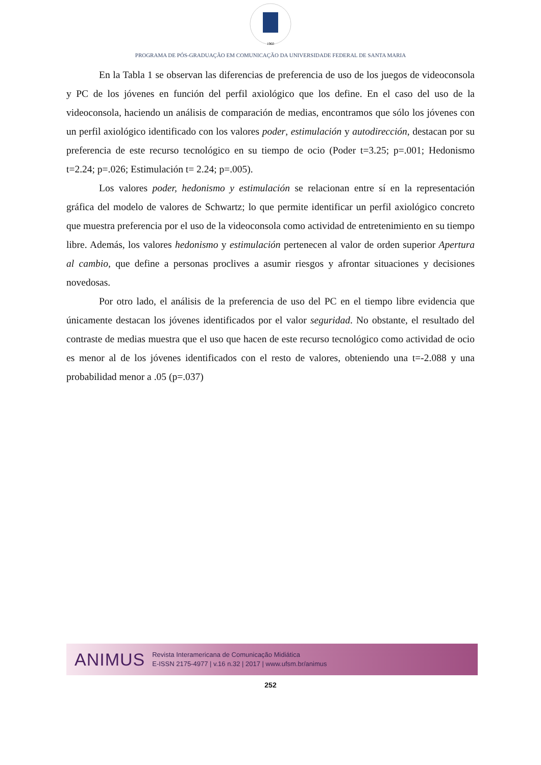1960
PROGRAMA DE PÓS-GRADUAÇÃO EM COMUNICAÇÃO DA UNIVERSIDADE FEDERAL DE SANTA MARIA
En la Tabla 1 se observan las diferencias de preferencia de uso de los juegos de videoconsola y PC de los jóvenes en función del perfil axiológico que los define. En el caso del uso de la videoconsola, haciendo un análisis de comparación de medias, encontramos que sólo los jóvenes con un perfil axiológico identificado con los valores poder, estimulación y autodirección, destacan por su preferencia de este recurso tecnológico en su tiempo de ocio (Poder t=3.25; p=.001; Hedonismo t=2.24; p=.026; Estimulación t= 2.24; p=.005).
Los valores poder, hedonismo y estimulación se relacionan entre sí en la representación gráfica del modelo de valores de Schwartz; lo que permite identificar un perfil axiológico concreto que muestra preferencia por el uso de la videoconsola como actividad de entretenimiento en su tiempo libre. Además, los valores hedonismo y estimulación pertenecen al valor de orden superior Apertura al cambio, que define a personas proclives a asumir riesgos y afrontar situaciones y decisiones novedosas.
Por otro lado, el análisis de la preferencia de uso del PC en el tiempo libre evidencia que únicamente destacan los jóvenes identificados por el valor seguridad. No obstante, el resultado del contraste de medias muestra que el uso que hacen de este recurso tecnológico como actividad de ocio es menor al de los jóvenes identificados con el resto de valores, obteniendo una t=-2.088 y una probabilidad menor a .05 (p=.037)
ANIMUS Revista Interamericana de Comunicação Midiática
E-ISSN 2175-4977 | v.16 n.32 | 2017 | www.ufsm.br/animus
252